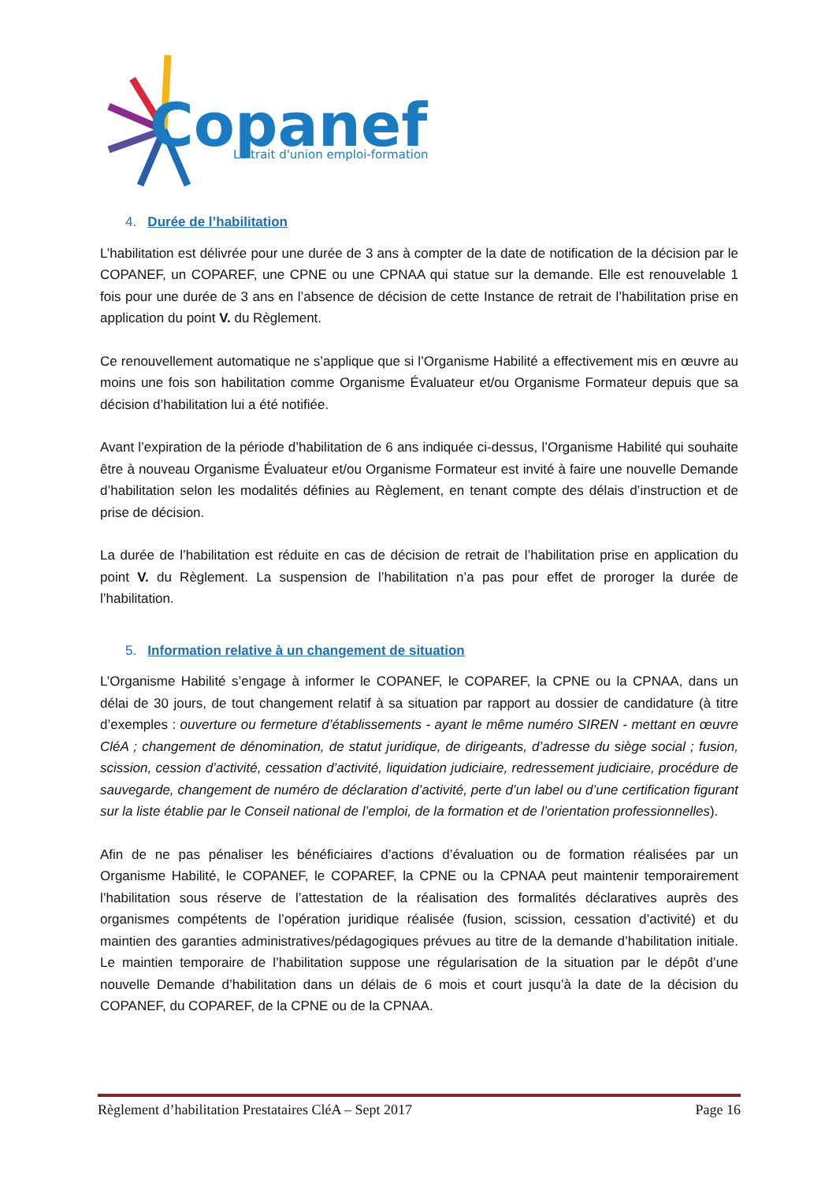Copanef
Le trait d'union emploi-formation
4. Durée de l’habilitation
L’habilitation est délivrée pour une durée de 3 ans à compter de la date de notification de la décision par le COPANEF, un COPAREF, une CPNE ou une CPNAA qui statue sur la demande. Elle est renouvelable 1 fois pour une durée de 3 ans en l’absence de décision de cette Instance de retrait de l’habilitation prise en application du point V. du Règlement.
Ce renouvellement automatique ne s’applique que si l’Organisme Habilité a effectivement mis en œuvre au moins une fois son habilitation comme Organisme Évaluateur et/ou Organisme Formateur depuis que sa décision d’habilitation lui a été notifiée.
Avant l’expiration de la période d’habilitation de 6 ans indiquée ci-dessus, l’Organisme Habilité qui souhaite être à nouveau Organisme Évaluateur et/ou Organisme Formateur est invité à faire une nouvelle Demande d’habilitation selon les modalités définies au Règlement, en tenant compte des délais d’instruction et de prise de décision.
La durée de l’habilitation est réduite en cas de décision de retrait de l’habilitation prise en application du point V. du Règlement. La suspension de l’habilitation n’a pas pour effet de proroger la durée de l’habilitation.
5. Information relative à un changement de situation
L’Organisme Habilité s’engage à informer le COPANEF, le COPAREF, la CPNE ou la CPNAA, dans un délai de 30 jours, de tout changement relatif à sa situation par rapport au dossier de candidature (à titre d’exemples : ouverture ou fermeture d’établissements - ayant le même numéro SIREN - mettant en œuvre CléA ; changement de dénomination, de statut juridique, de dirigeants, d’adresse du siège social ; fusion, scission, cession d’activité, cessation d’activité, liquidation judiciaire, redressement judiciaire, procédure de sauvegarde, changement de numéro de déclaration d’activité, perte d’un label ou d’une certification figurant sur la liste établie par le Conseil national de l’emploi, de la formation et de l’orientation professionnelles).
Afin de ne pas pénaliser les bénéficiaires d’actions d’évaluation ou de formation réalisées par un Organisme Habilité, le COPANEF, le COPAREF, la CPNE ou la CPNAA peut maintenir temporairement l’habilitation sous réserve de l’attestation de la réalisation des formalités déclaratives auprès des organismes compétents de l’opération juridique réalisée (fusion, scission, cessation d’activité) et du maintien des garanties administratives/pédagogiques prévues au titre de la demande d’habilitation initiale. Le maintien temporaire de l’habilitation suppose une régularisation de la situation par le dépôt d’une nouvelle Demande d’habilitation dans un délais de 6 mois et court jusqu’à la date de la décision du COPANEF, du COPAREF, de la CPNE ou de la CPNAA.
Règlement d’habilitation Prestataires CléA – Sept 2017 Page 16